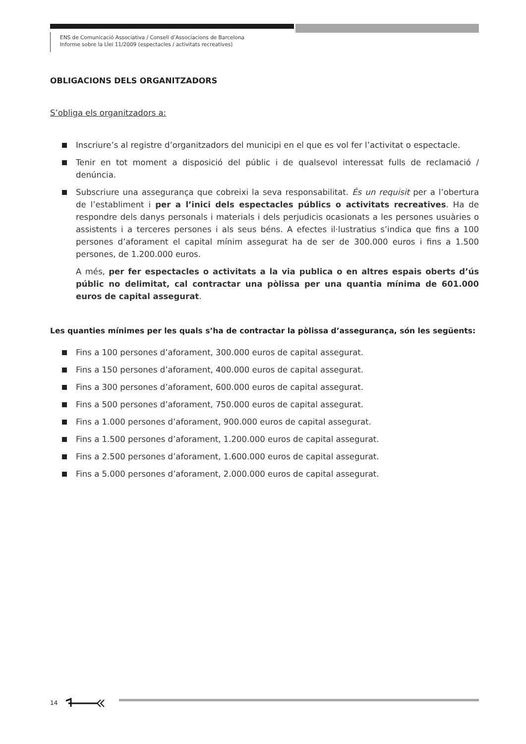ENS de Comunicació Associativa / Consell d’Associacions de Barcelona
Informe sobre la Llei 11/2009 (espectacles / activitats recreatives)
OBLIGACIONS DELS ORGANITZADORS
S’obliga els organitzadors a:
Inscriure’s al registre d’organitzadors del municipi en el que es vol fer l’activitat o espectacle.
Tenir en tot moment a disposició del públic i de qualsevol interessat fulls de reclamació / denúncia.
Subscriure una assegurança que cobreixi la seva responsabilitat. És un requisit per a l’obertura de l’establiment i per a l’inici dels espectacles públics o activitats recreatives. Ha de respondre dels danys personals i materials i dels perjudicis ocasionats a les persones usuàries o assistents i a terceres persones i als seus béns. A efectes il·lustratius s’indica que fins a 100 persones d’aforament el capital mínim assegurat ha de ser de 300.000 euros i fins a 1.500 persones, de 1.200.000 euros.
A més, per fer espectacles o activitats a la via publica o en altres espais oberts d’ús públic no delimitat, cal contractar una pòlissa per una quantia mínima de 601.000 euros de capital assegurat.
Les quanties mínimes per les quals s’ha de contractar la pòlissa d’assegurança, són les següents:
Fins a 100 persones d’aforament, 300.000 euros de capital assegurat.
Fins a 150 persones d’aforament, 400.000 euros de capital assegurat.
Fins a 300 persones d’aforament, 600.000 euros de capital assegurat.
Fins a 500 persones d’aforament, 750.000 euros de capital assegurat.
Fins a 1.000 persones d’aforament, 900.000 euros de capital assegurat.
Fins a 1.500 persones d’aforament, 1.200.000 euros de capital assegurat.
Fins a 2.500 persones d’aforament, 1.600.000 euros de capital assegurat.
Fins a 5.000 persones d’aforament, 2.000.000 euros de capital assegurat.
14